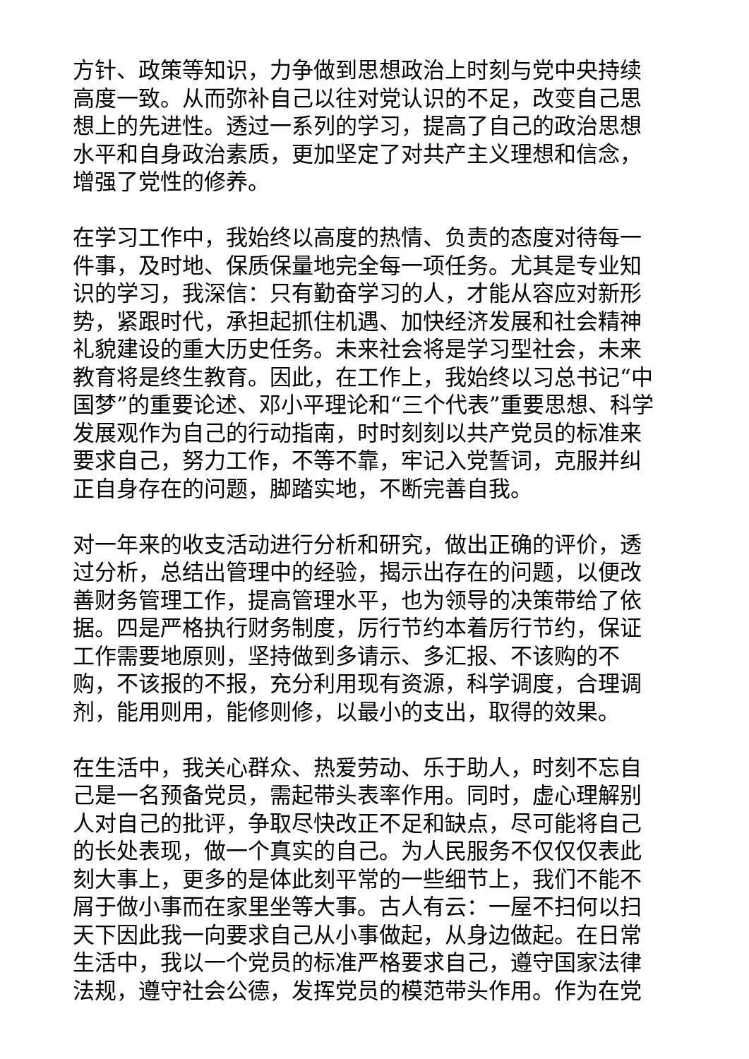方针、政策等知识，力争做到思想政治上时刻与党中央持续高度一致。从而弥补自己以往对党认识的不足，改变自己思想上的先进性。透过一系列的学习，提高了自己的政治思想水平和自身政治素质，更加坚定了对共产主义理想和信念，增强了党性的修养。
在学习工作中，我始终以高度的热情、负责的态度对待每一件事，及时地、保质保量地完全每一项任务。尤其是专业知识的学习，我深信：只有勤奋学习的人，才能从容应对新形势，紧跟时代，承担起抓住机遇、加快经济发展和社会精神礼貌建设的重大历史任务。未来社会将是学习型社会，未来教育将是终生教育。因此，在工作上，我始终以习总书记“中国梦”的重要论述、邓小平理论和“三个代表”重要思想、科学发展观作为自己的行动指南，时时刻刻以共产党员的标准来要求自己，努力工作，不等不靠，牢记入党誓词，克服并纠正自身存在的问题，脚踏实地，不断完善自我。
对一年来的收支活动进行分析和研究，做出正确的评价，透过分析，总结出管理中的经验，揭示出存在的问题，以便改善财务管理工作，提高管理水平，也为领导的决策带给了依据。四是严格执行财务制度，厉行节约本着厉行节约，保证工作需要地原则，坚持做到多请示、多汇报、不该购的不购，不该报的不报，充分利用现有资源，科学调度，合理调剂，能用则用，能修则修，以最小的支出，取得的效果。
在生活中，我关心群众、热爱劳动、乐于助人，时刻不忘自己是一名预备党员，需起带头表率作用。同时，虚心理解别人对自己的批评，争取尽快改正不足和缺点，尽可能将自己的长处表现，做一个真实的自己。为人民服务不仅仅仅表此刻大事上，更多的是体此刻平常的一些细节上，我们不能不屑于做小事而在家里坐等大事。古人有云：一屋不扫何以扫天下因此我一向要求自己从小事做起，从身边做起。在日常生活中，我以一个党员的标准严格要求自己，遵守国家法律法规，遵守社会公德，发挥党员的模范带头作用。作为在党